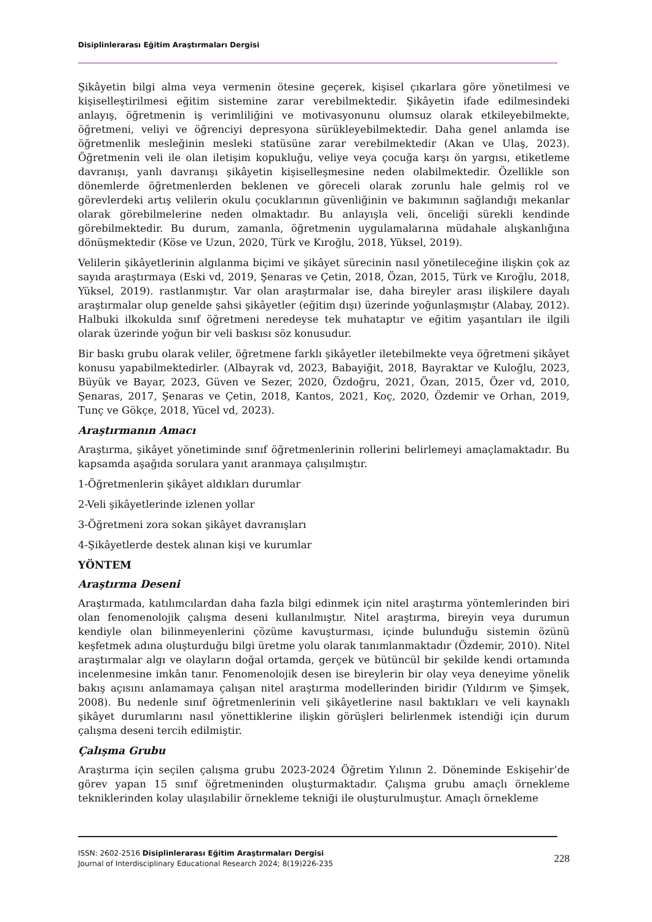Disiplinlerarası Eğitim Araştırmaları Dergisi
Şikâyetin bilgi alma veya vermenin ötesine geçerek, kişisel çıkarlara göre yönetilmesi ve kişiselleştirilmesi eğitim sistemine zarar verebilmektedir. Şikâyetin ifade edilmesindeki anlayış, öğretmenin iş verimliliğini ve motivasyonunu olumsuz olarak etkileyebilmekte, öğretmeni, veliyi ve öğrenciyi depresyona sürükleyebilmektedir. Daha genel anlamda ise öğretmenlik mesleğinin mesleki statüsüne zarar verebilmektedir (Akan ve Ulaş, 2023). Öğretmenin veli ile olan iletişim kopukluğu, veliye veya çocuğa karşı ön yargısı, etiketleme davranışı, yanlı davranışı şikâyetin kişiselleşmesine neden olabilmektedir. Özellikle son dönemlerde öğretmenlerden beklenen ve göreceli olarak zorunlu hale gelmiş rol ve görevlerdeki artış velilerin okulu çocuklarının güvenliğinin ve bakımının sağlandığı mekanlar olarak görebilmelerine neden olmaktadır. Bu anlayışla veli, önceliği sürekli kendinde görebilmektedir. Bu durum, zamanla, öğretmenin uygulamalarına müdahale alışkanlığına dönüşmektedir (Köse ve Uzun, 2020, Türk ve Kıroğlu, 2018, Yüksel, 2019).
Velilerin şikâyetlerinin algılanma biçimi ve şikâyet sürecinin nasıl yönetileceğine ilişkin çok az sayıda araştırmaya (Eski vd, 2019, Şenaras ve Çetin, 2018, Özan, 2015, Türk ve Kıroğlu, 2018, Yüksel, 2019). rastlanmıştır. Var olan araştırmalar ise, daha bireyler arası ilişkilere dayalı araştırmalar olup genelde şahsi şikâyetler (eğitim dışı) üzerinde yoğunlaşmıştır (Alabay, 2012). Halbuki ilkokulda sınıf öğretmeni neredeyse tek muhataptır ve eğitim yaşantıları ile ilgili olarak üzerinde yoğun bir veli baskısı söz konusudur.
Bir baskı grubu olarak veliler, öğretmene farklı şikâyetler iletebilmekte veya öğretmeni şikâyet konusu yapabilmektedirler. (Albayrak vd, 2023, Babayiğit, 2018, Bayraktar ve Kuloğlu, 2023, Büyük ve Bayar, 2023, Güven ve Sezer, 2020, Özdoğru, 2021, Özan, 2015, Özer vd, 2010, Şenaras, 2017, Şenaras ve Çetin, 2018, Kantos, 2021, Koç, 2020, Özdemir ve Orhan, 2019, Tunç ve Gökçe, 2018, Yücel vd, 2023).
Araştırmanın Amacı
Araştırma, şikâyet yönetiminde sınıf öğretmenlerinin rollerini belirlemeyi amaçlamaktadır. Bu kapsamda aşağıda sorulara yanıt aranmaya çalışılmıştır.
1-Öğretmenlerin şikâyet aldıkları durumlar
2-Veli şikâyetlerinde izlenen yollar
3-Öğretmeni zora sokan şikâyet davranışları
4-Şikâyetlerde destek alınan kişi ve kurumlar
YÖNTEM
Araştırma Deseni
Araştırmada, katılımcılardan daha fazla bilgi edinmek için nitel araştırma yöntemlerinden biri olan fenomenolojik çalışma deseni kullanılmıştır. Nitel araştırma, bireyin veya durumun kendiyle olan bilinmeyenlerini çözüme kavuşturması, içinde bulunduğu sistemin özünü keşfetmek adına oluşturduğu bilgi üretme yolu olarak tanımlanmaktadır (Özdemir, 2010). Nitel araştırmalar algı ve olayların doğal ortamda, gerçek ve bütüncül bir şekilde kendi ortamında incelenmesine imkân tanır. Fenomenolojik desen ise bireylerin bir olay veya deneyime yönelik bakış açısını anlamamaya çalışan nitel araştırma modellerinden biridir (Yıldırım ve Şimşek, 2008). Bu nedenle sınıf öğretmenlerinin veli şikâyetlerine nasıl baktıkları ve veli kaynaklı şikâyet durumlarını nasıl yönettiklerine ilişkin görüşleri belirlenmek istendiği için durum çalışma deseni tercih edilmiştir.
Çalışma Grubu
Araştırma için seçilen çalışma grubu 2023-2024 Öğretim Yılının 2. Döneminde Eskişehir’de görev yapan 15 sınıf öğretmeninden oluşturmaktadır. Çalışma grubu amaçlı örnekleme tekniklerinden kolay ulaşılabilir örnekleme tekniği ile oluşturulmuştur. Amaçlı örnekleme
ISSN: 2602-2516 Disiplinlerarası Eğitim Araştırmaları Dergisi
Journal of Interdisciplinary Educational Research 2024; 8(19)226-235
228